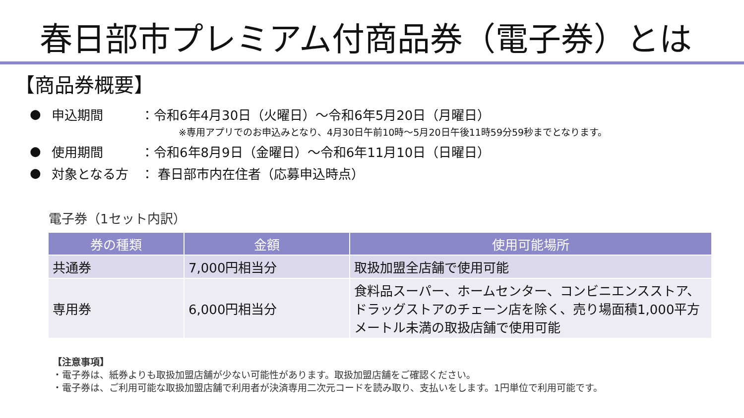春日部市プレミアム付商品券（電子券）とは
【商品券概要】
● 申込期間 ：令和6年4月30日（火曜日）～令和6年5月20日（月曜日）
※専用アプリでのお申込みとなり、4月30日午前10時～5月20日午後11時59分59秒までとなります。
● 使用期間 ：令和6年8月9日（金曜日）～令和6年11月10日（日曜日）
● 対象となる方 ： 春日部市内在住者（応募申込時点）
電子券（1セット内訳）
| 券の種類 | 金額 | 使用可能場所 |
| --- | --- | --- |
| 共通券 | 7,000円相当分 | 取扱加盟全店舗で使用可能 |
| 専用券 | 6,000円相当分 | 食料品スーパー、ホームセンター、コンビニエンスストア、ドラッグストアのチェーン店を除く、売り場面積1,000平方メートル未満の取扱店舗で使用可能 |
【注意事項】
・電子券は、紙券よりも取扱加盟店舗が少ない可能性があります。取扱加盟店舗をご確認ください。
・電子券は、ご利用可能な取扱加盟店舗で利用者が決済専用二次元コードを読み取り、支払いをします。1円単位で利用可能です。